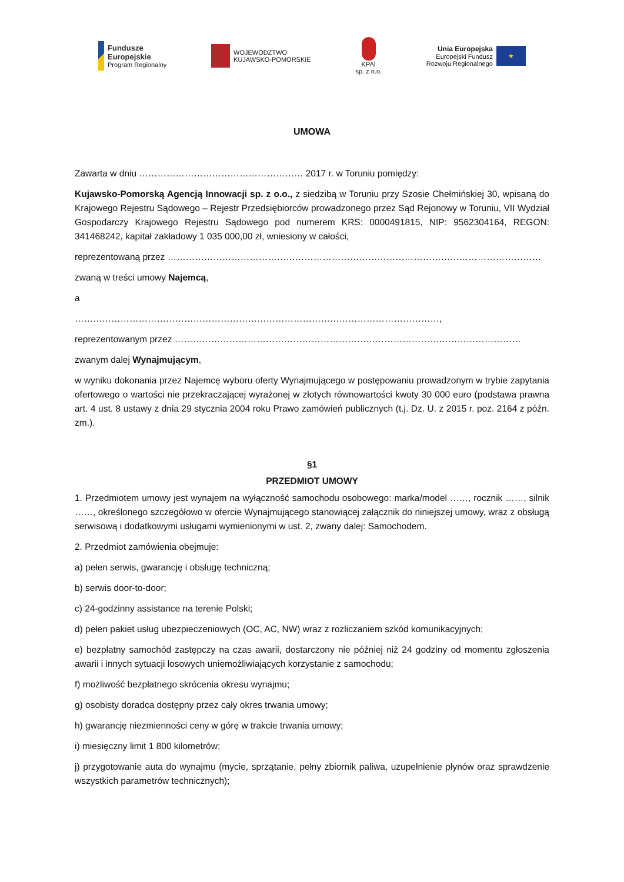Fundusze
Europejskie
Program Regionalny
WOJEWÓDZTWO
KUJAWSKO-POMORSKIE
KPAI
sp. z o.o.
Unia Europejska
Europejski Fundusz
Rozwoju Regionalnego
★
UMOWA
Zawarta w dniu ……………………………………………… 2017 r. w Toruniu pomiędzy:
Kujawsko-Pomorską Agencją Innowacji sp. z o.o., z siedzibą w Toruniu przy Szosie Chełmińskiej 30, wpisaną do Krajowego Rejestru Sądowego – Rejestr Przedsiębiorców prowadzonego przez Sąd Rejonowy w Toruniu, VII Wydział Gospodarczy Krajowego Rejestru Sądowego pod numerem KRS: 0000491815, NIP: 9562304164, REGON: 341468242, kapitał zakładowy 1 035 000,00 zł, wniesiony w całości,
reprezentowaną przez ……………………………………………………………………………………………………………
zwaną w treści umowy Najemcą,
a
…………………………………………………………………………………………………………,
reprezentowanym przez ……………………………………………………………………………………………………
zwanym dalej Wynajmującym,
w wyniku dokonania przez Najemcę wyboru oferty Wynajmującego w postępowaniu prowadzonym w trybie zapytania ofertowego o wartości nie przekraczającej wyrażonej w złotych równowartości kwoty 30 000 euro (podstawa prawna art. 4 ust. 8 ustawy z dnia 29 stycznia 2004 roku Prawo zamówień publicznych (t.j. Dz. U. z 2015 r. poz. 2164 z późn. zm.).
§1
PRZEDMIOT UMOWY
1. Przedmiotem umowy jest wynajem na wyłączność samochodu osobowego: marka/model ……, rocznik ……, silnik ……, określonego szczegółowo w ofercie Wynajmującego stanowiącej załącznik do niniejszej umowy, wraz z obsługą serwisową i dodatkowymi usługami wymienionymi w ust. 2, zwany dalej: Samochodem.
2. Przedmiot zamówienia obejmuje:
a) pełen serwis, gwarancję i obsługę techniczną;
b) serwis door-to-door;
c) 24-godzinny assistance na terenie Polski;
d) pełen pakiet usług ubezpieczeniowych (OC, AC, NW) wraz z rozliczaniem szkód komunikacyjnych;
e) bezpłatny samochód zastępczy na czas awarii, dostarczony nie później niż 24 godziny od momentu zgłoszenia awarii i innych sytuacji losowych uniemożliwiających korzystanie z samochodu;
f) możliwość bezpłatnego skrócenia okresu wynajmu;
g) osobisty doradca dostępny przez cały okres trwania umowy;
h) gwarancję niezmienności ceny w górę w trakcie trwania umowy;
i) miesięczny limit 1 800 kilometrów;
j) przygotowanie auta do wynajmu (mycie, sprzątanie, pełny zbiornik paliwa, uzupełnienie płynów oraz sprawdzenie wszystkich parametrów technicznych);